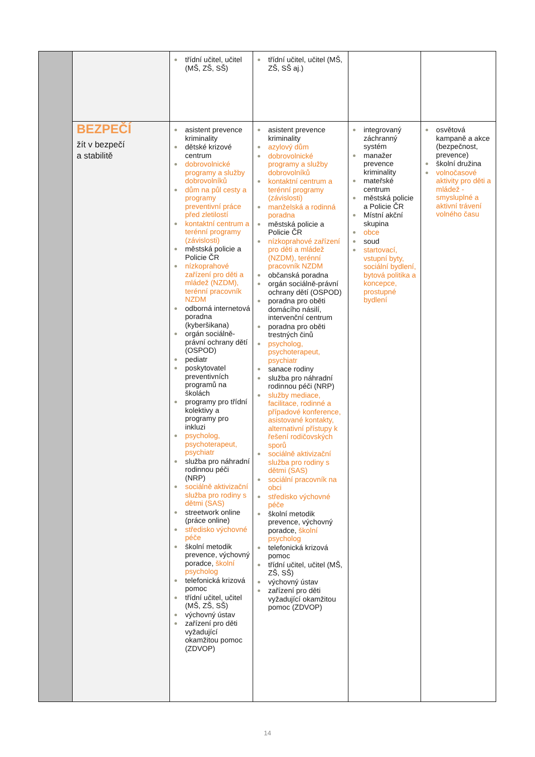| | | třídní učitel, učitel (MŠ, ZŠ, SŠ) | třídní učitel, učitel (MŠ, ZŠ, SŠ aj.) | | |
| | BEZPEČÍ žít v bezpečí a stabilitě | asistent prevence kriminality dětské krizové centrum dobrovolnické programy a služby dobrovolníků dům na půl cesty a programy preventivní práce před zletilostí kontaktní centrum a terénní programy (závislosti) městská policie a Policie ČR nízkoprahové zařízení pro děti a mládež (NZDM), terénní pracovník NZDM odborná internetová poradna (kyberšikana) orgán sociálně-právní ochrany dětí (OSPOD) pediatr poskytovatel preventivních programů na školách programy pro třídní kolektivy a programy pro inkluzi psycholog, psychoterapeut, psychiatr služba pro náhradní rodinnou péči (NRP) sociálně aktivizační služba pro rodiny s dětmi (SAS) streetwork online (práce online) středisko výchovné péče školní metodik prevence, výchovný poradce, školní psycholog telefonická krizová pomoc třídní učitel, učitel (MŠ, ZŠ, SŠ) výchovný ústav zařízení pro děti vyžadující okamžitou pomoc (ZDVOP) | asistent prevence kriminality azylový dům dobrovolnické programy a služby dobrovolníků kontaktní centrum a terénní programy (závislosti) manželská a rodinná poradna městská policie a Policie ČR nízkoprahové zařízení pro děti a mládež (NZDM), terénní pracovník NZDM občanská poradna orgán sociálně-právní ochrany dětí (OSPOD) poradna pro oběti domácího násilí, intervenční centrum poradna pro oběti trestných činů psycholog, psychoterapeut, psychiatr sanace rodiny služba pro náhradní rodinnou péči (NRP) služby mediace, facilitace, rodinné a případové konference, asistované kontakty, alternativní přístupy k řešení rodičovských sporů sociálně aktivizační služba pro rodiny s dětmi (SAS) sociální pracovník na obci středisko výchovné péče školní metodik prevence, výchovný poradce, školní psycholog telefonická krizová pomoc třídní učitel, učitel (MŠ, ZŠ, SŠ) výchovný ústav zařízení pro děti vyžadující okamžitou pomoc (ZDVOP) | integrovaný záchranný systém manažer prevence kriminality mateřské centrum městská policie a Policie ČR Místní akční skupina obce soud startovací, vstupní byty, sociální bydlení, bytová politika a koncepce, prostupné bydlení | osvětová kampaně a akce (bezpečnost, prevence) školní družina volnočasové aktivity pro děti a mládež - smysluplné a aktivní trávení volného času |
14